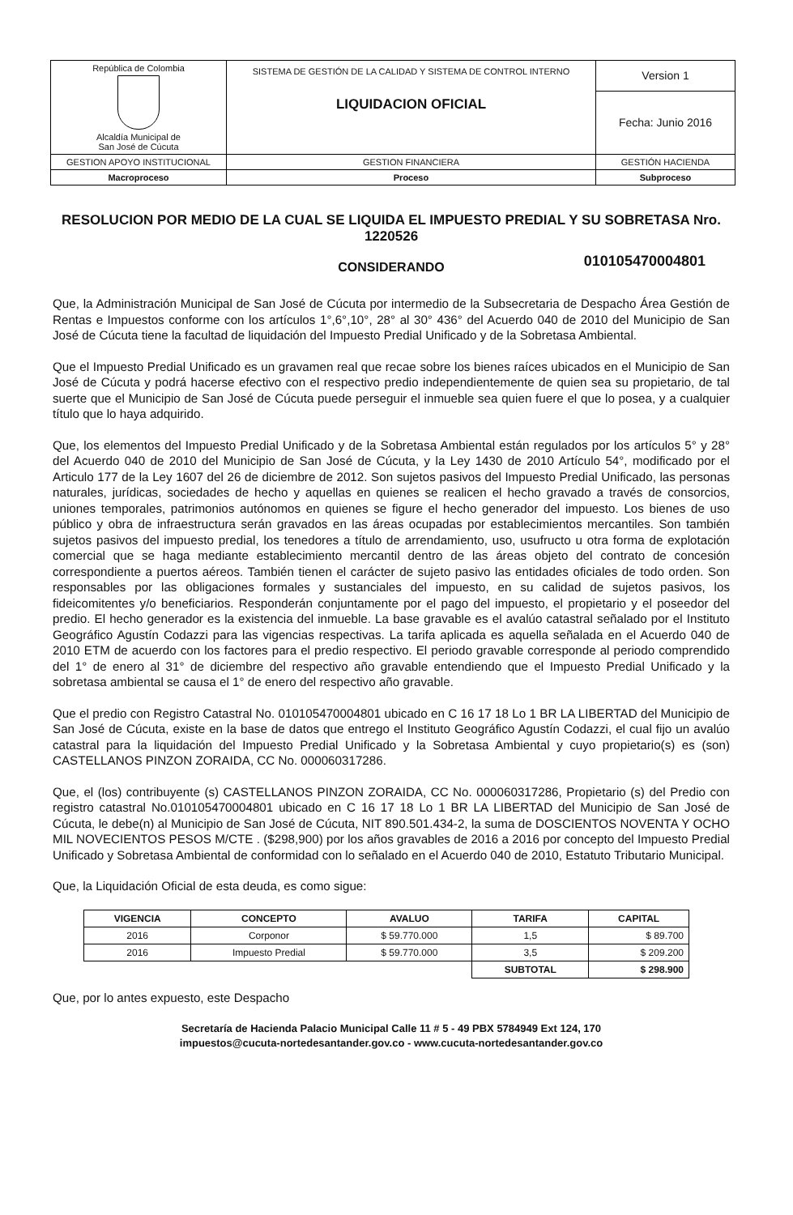| República de Colombia Alcaldía Municipal de San José de Cúcuta | SISTEMA DE GESTIÓN DE LA CALIDAD Y SISTEMA DE CONTROL INTERNO LIQUIDACION OFICIAL | Version 1 |
| | | Fecha: Junio 2016 |
| GESTION APOYO INSTITUCIONAL | GESTION FINANCIERA | GESTIÓN HACIENDA |
| Macroproceso | Proceso | Subproceso |
RESOLUCION POR MEDIO DE LA CUAL SE LIQUIDA EL IMPUESTO PREDIAL Y SU SOBRETASA Nro. 1220526
010105470004801
CONSIDERANDO
Que, la Administración Municipal de San José de Cúcuta por intermedio de la Subsecretaria de Despacho Área Gestión de Rentas e Impuestos conforme con los artículos 1°,6°,10°, 28° al 30° 436° del Acuerdo 040 de 2010 del Municipio de San José de Cúcuta tiene la facultad de liquidación del Impuesto Predial Unificado y de la Sobretasa Ambiental.
Que el Impuesto Predial Unificado es un gravamen real que recae sobre los bienes raíces ubicados en el Municipio de San José de Cúcuta y podrá hacerse efectivo con el respectivo predio independientemente de quien sea su propietario, de tal suerte que el Municipio de San José de Cúcuta puede perseguir el inmueble sea quien fuere el que lo posea, y a cualquier título que lo haya adquirido.
Que, los elementos del Impuesto Predial Unificado y de la Sobretasa Ambiental están regulados por los artículos 5° y 28° del Acuerdo 040 de 2010 del Municipio de San José de Cúcuta, y la Ley 1430 de 2010 Artículo 54°, modificado por el Articulo 177 de la Ley 1607 del 26 de diciembre de 2012. Son sujetos pasivos del Impuesto Predial Unificado, las personas naturales, jurídicas, sociedades de hecho y aquellas en quienes se realicen el hecho gravado a través de consorcios, uniones temporales, patrimonios autónomos en quienes se figure el hecho generador del impuesto. Los bienes de uso público y obra de infraestructura serán gravados en las áreas ocupadas por establecimientos mercantiles. Son también sujetos pasivos del impuesto predial, los tenedores a título de arrendamiento, uso, usufructo u otra forma de explotación comercial que se haga mediante establecimiento mercantil dentro de las áreas objeto del contrato de concesión correspondiente a puertos aéreos. También tienen el carácter de sujeto pasivo las entidades oficiales de todo orden. Son responsables por las obligaciones formales y sustanciales del impuesto, en su calidad de sujetos pasivos, los fideicomitentes y/o beneficiarios. Responderán conjuntamente por el pago del impuesto, el propietario y el poseedor del predio. El hecho generador es la existencia del inmueble. La base gravable es el avalúo catastral señalado por el Instituto Geográfico Agustín Codazzi para las vigencias respectivas. La tarifa aplicada es aquella señalada en el Acuerdo 040 de 2010 ETM de acuerdo con los factores para el predio respectivo. El periodo gravable corresponde al periodo comprendido del 1° de enero al 31° de diciembre del respectivo año gravable entendiendo que el Impuesto Predial Unificado y la sobretasa ambiental se causa el 1° de enero del respectivo año gravable.
Que el predio con Registro Catastral No. 010105470004801 ubicado en C 16 17 18 Lo 1 BR LA LIBERTAD del Municipio de San José de Cúcuta, existe en la base de datos que entrego el Instituto Geográfico Agustín Codazzi, el cual fijo un avalúo catastral para la liquidación del Impuesto Predial Unificado y la Sobretasa Ambiental y cuyo propietario(s) es (son) CASTELLANOS PINZON ZORAIDA, CC No. 000060317286.
Que, el (los) contribuyente (s) CASTELLANOS PINZON ZORAIDA, CC No. 000060317286, Propietario (s) del Predio con registro catastral No.010105470004801 ubicado en C 16 17 18 Lo 1 BR LA LIBERTAD del Municipio de San José de Cúcuta, le debe(n) al Municipio de San José de Cúcuta, NIT 890.501.434-2, la suma de DOSCIENTOS NOVENTA Y OCHO MIL NOVECIENTOS PESOS M/CTE . ($298,900) por los años gravables de 2016 a 2016 por concepto del Impuesto Predial Unificado y Sobretasa Ambiental de conformidad con lo señalado en el Acuerdo 040 de 2010, Estatuto Tributario Municipal.
Que, la Liquidación Oficial de esta deuda, es como sigue:
| VIGENCIA | CONCEPTO | AVALUO | TARIFA | CAPITAL |
| --- | --- | --- | --- | --- |
| 2016 | Corponor | $ 59.770.000 | 1,5 | $ 89.700 |
| 2016 | Impuesto Predial | $ 59.770.000 | 3,5 | $ 209.200 |
| | | | SUBTOTAL | $ 298.900 |
Que, por lo antes expuesto, este Despacho
Secretaría de Hacienda Palacio Municipal Calle 11 # 5 - 49 PBX 5784949 Ext 124, 170
impuestos@cucuta-nortedesantander.gov.co - www.cucuta-nortedesantander.gov.co